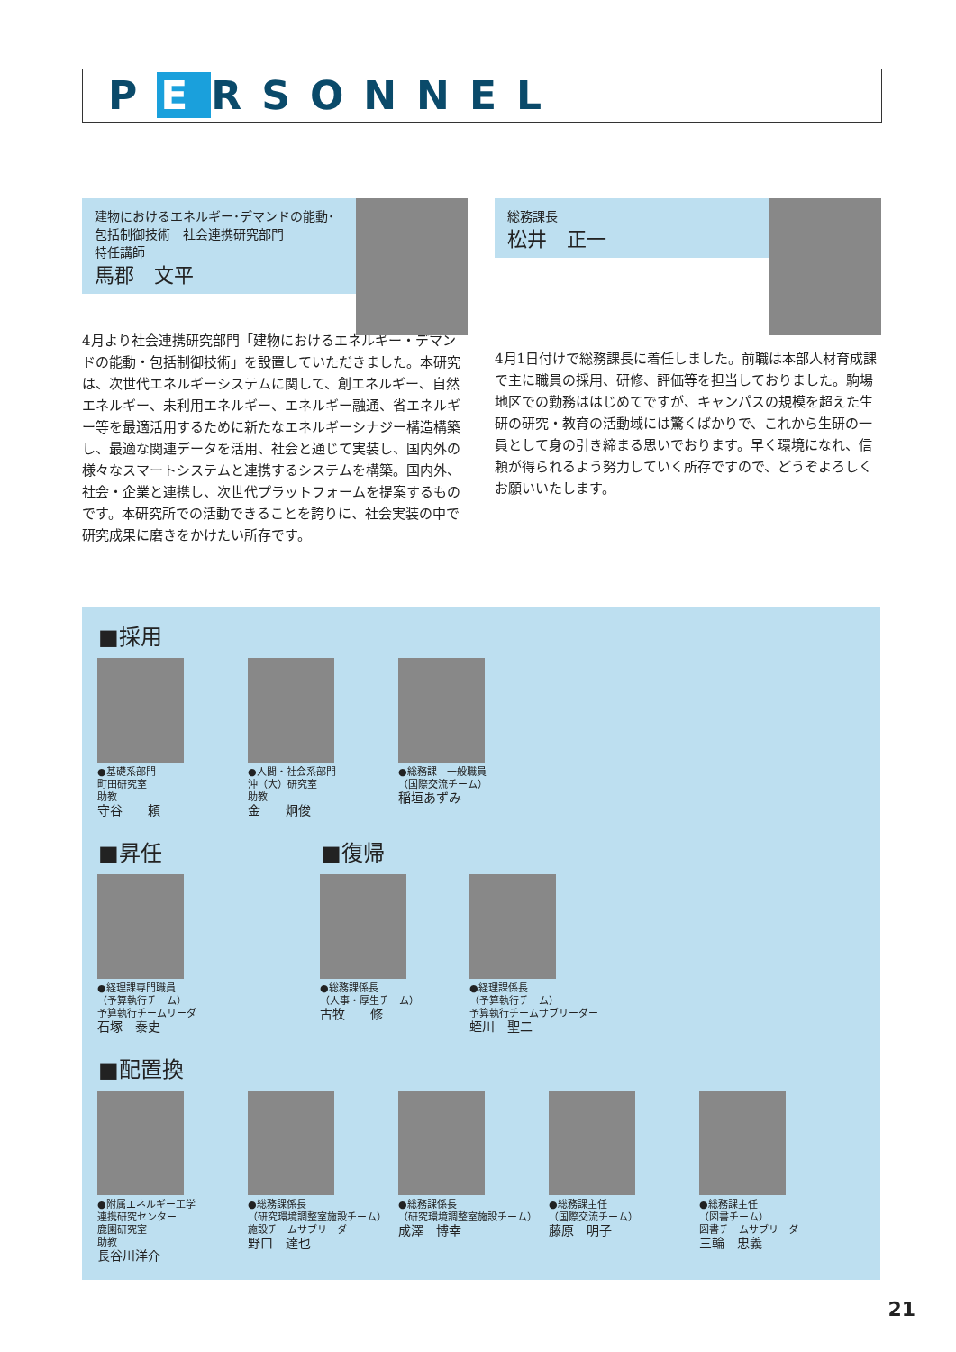P E RSONNEL
建物におけるエネルギー･デマンドの能動･包括制御技術　社会連携研究部門
特任講師
馬郡　文平
4月より社会連携研究部門「建物におけるエネルギー・デマンドの能動・包括制御技術」を設置していただきました。本研究は、次世代エネルギーシステムに関して、創エネルギー、自然エネルギー、未利用エネルギー、エネルギー融通、省エネルギー等を最適活用するために新たなエネルギーシナジー構造構築し、最適な関連データを活用、社会と通じて実装し、国内外の様々なスマートシステムと連携するシステムを構築。国内外、社会・企業と連携し、次世代プラットフォームを提案するものです。本研究所での活動できることを誇りに、社会実装の中で研究成果に磨きをかけたい所存です。
総務課長
松井　正一
4月1日付けで総務課長に着任しました。前職は本部人材育成課で主に職員の採用、研修、評価等を担当しておりました。駒場地区での勤務ははじめてですが、キャンパスの規模を超えた生研の研究・教育の活動域には驚くばかりで、これから生研の一員として身の引き締まる思いでおります。早く環境になれ、信頼が得られるよう努力していく所存ですので、どうぞよろしくお願いいたします。
■採用
●基礎系部門
町田研究室
助教
守谷　　頼
●人間・社会系部門
沖（大）研究室
助教
金　　炯俊
●総務課　一般職員
（国際交流チーム）
稲垣あずみ
■昇任 ■復帰
●経理課専門職員
（予算執行チーム）
予算執行チームリーダ
石塚　泰史
●総務課係長
（人事・厚生チーム）
古牧　　修
●経理課係長
（予算執行チーム）
予算執行チームサブリーダー
蛭川　聖二
■配置換
●附属エネルギー工学
連携研究センター
鹿園研究室
助教
長谷川洋介
●総務課係長
（研究環境調整室施設チーム）
施設チームサブリーダ
野口　達也
●総務課係長
（研究環境調整室施設チーム）
成澤　博幸
●総務課主任
（国際交流チーム）
藤原　明子
●総務課主任
（図書チーム）
図書チームサブリーダー
三輪　忠義
21